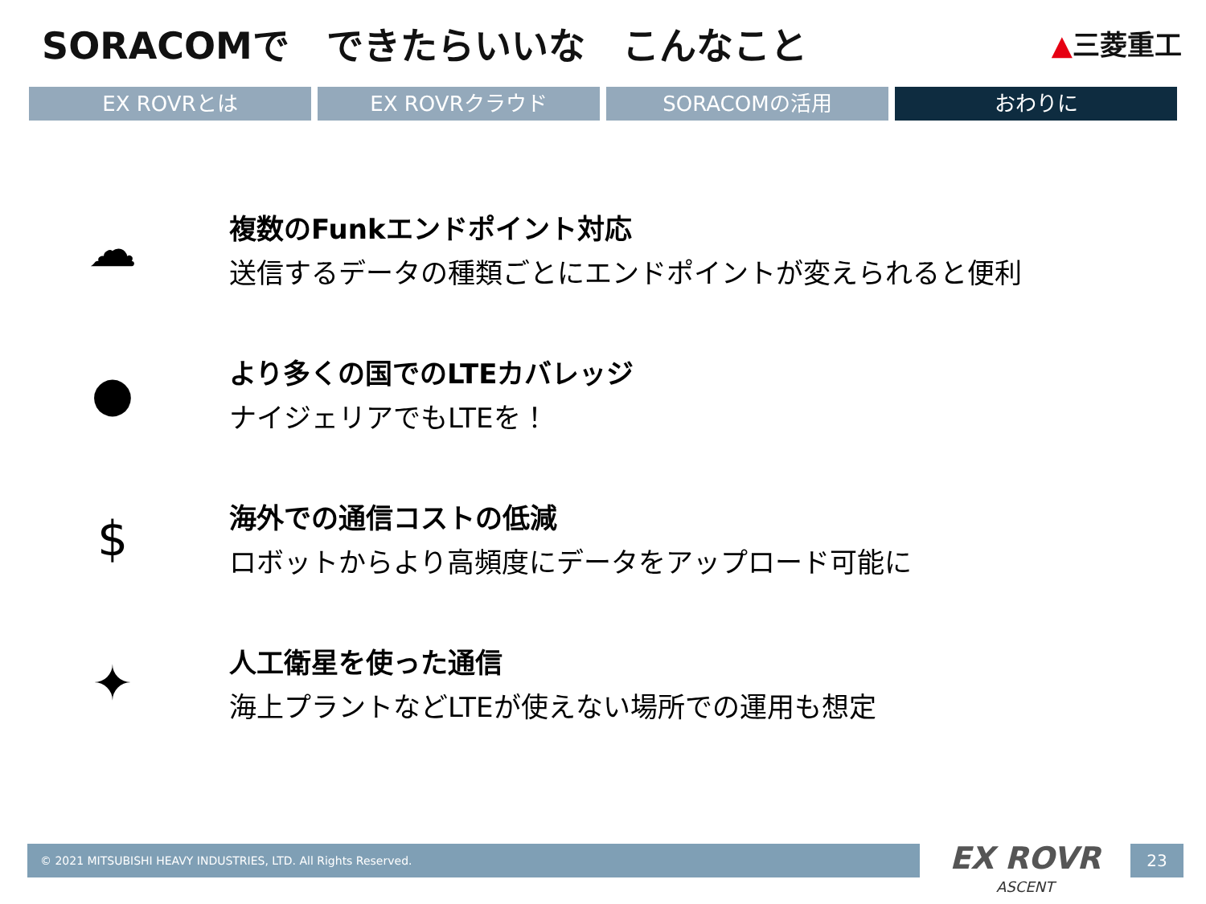SORACOMで　できたらいいな　こんなこと
▲三菱重工
EX ROVRとは EX ROVRクラウド SORACOMの活用 おわりに
☁
複数のFunkエンドポイント対応
送信するデータの種類ごとにエンドポイントが変えられると便利
●
より多くの国でのLTEカバレッジ
ナイジェリアでもLTEを！
$
海外での通信コストの低減
ロボットからより高頻度にデータをアップロード可能に
✦
人工衛星を使った通信
海上プラントなどLTEが使えない場所での運用も想定
© 2021 MITSUBISHI HEAVY INDUSTRIES, LTD. All Rights Reserved.
EX ROVR
ASCENT
23